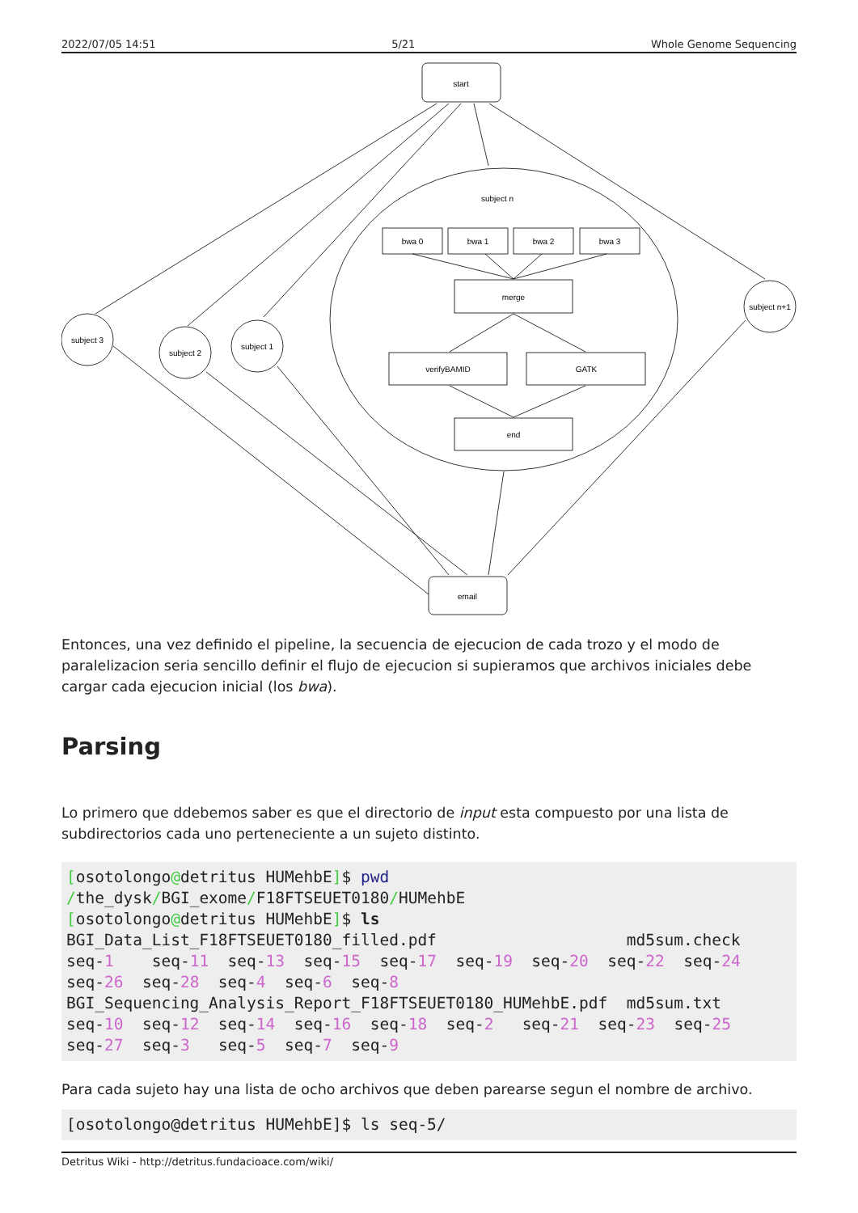2022/07/05 14:51 5/21 Whole Genome Sequencing
start
subject n
bwa 0
bwa 1
bwa 2
bwa 3
merge
verifyBAMID
GATK
end
subject 3
subject 2
subject 1
subject n+1
email
Entonces, una vez definido el pipeline, la secuencia de ejecucion de cada trozo y el modo de paralelizacion seria sencillo definir el flujo de ejecucion si supieramos que archivos iniciales debe cargar cada ejecucion inicial (los bwa).
Parsing
Lo primero que ddebemos saber es que el directorio de input esta compuesto por una lista de subdirectorios cada uno perteneciente a un sujeto distinto.
[osotolongo@detritus HUMehbE]$ pwd
/the_dysk/BGI_exome/F18FTSEUET0180/HUMehbE
[osotolongo@detritus HUMehbE]$ ls
BGI_Data_List_F18FTSEUET0180_filled.pdf                    md5sum.check
seq-1    seq-11  seq-13  seq-15  seq-17  seq-19  seq-20  seq-22  seq-24
seq-26  seq-28  seq-4  seq-6  seq-8
BGI_Sequencing_Analysis_Report_F18FTSEUET0180_HUMehbE.pdf  md5sum.txt
seq-10  seq-12  seq-14  seq-16  seq-18  seq-2   seq-21  seq-23  seq-25
seq-27  seq-3   seq-5  seq-7  seq-9
Para cada sujeto hay una lista de ocho archivos que deben parearse segun el nombre de archivo.
[osotolongo@detritus HUMehbE]$ ls seq-5/
Detritus Wiki - http://detritus.fundacioace.com/wiki/